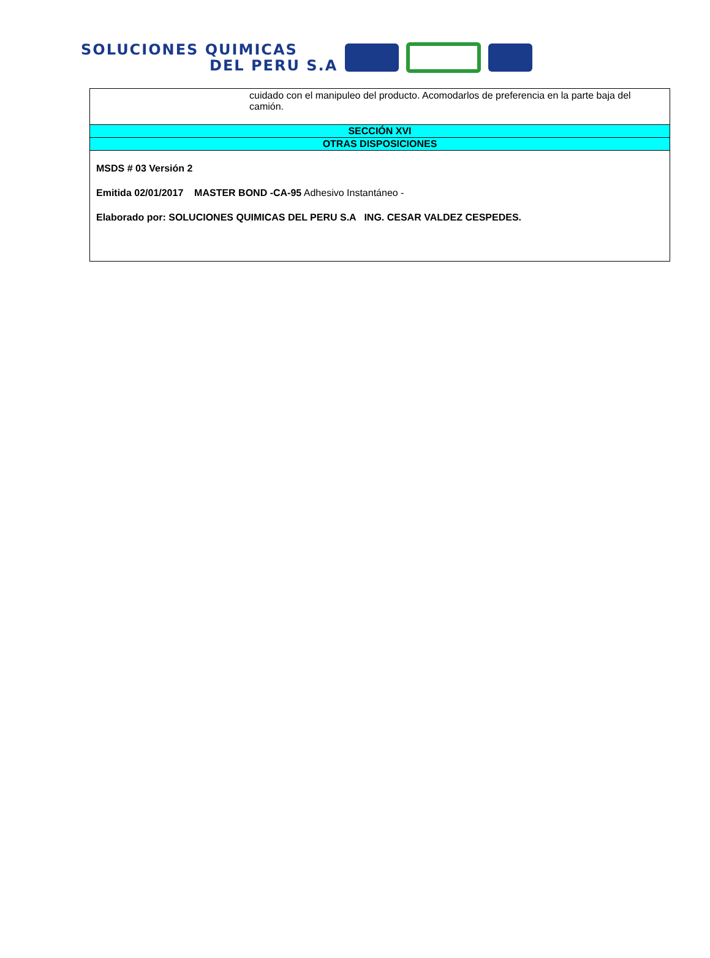SOLUCIONES QUIMICAS
DEL PERU S.A
| cuidado con el manipuleo del producto. Acomodarlos de preferencia en la parte baja del camión. |
| SECCIÓN XVI |
| OTRAS DISPOSICIONES |
| MSDS # 03 Versión 2 Emitida 02/01/2017 MASTER BOND -CA-95 Adhesivo Instantáneo - Elaborado por: SOLUCIONES QUIMICAS DEL PERU S.A ING. CESAR VALDEZ CESPEDES. |